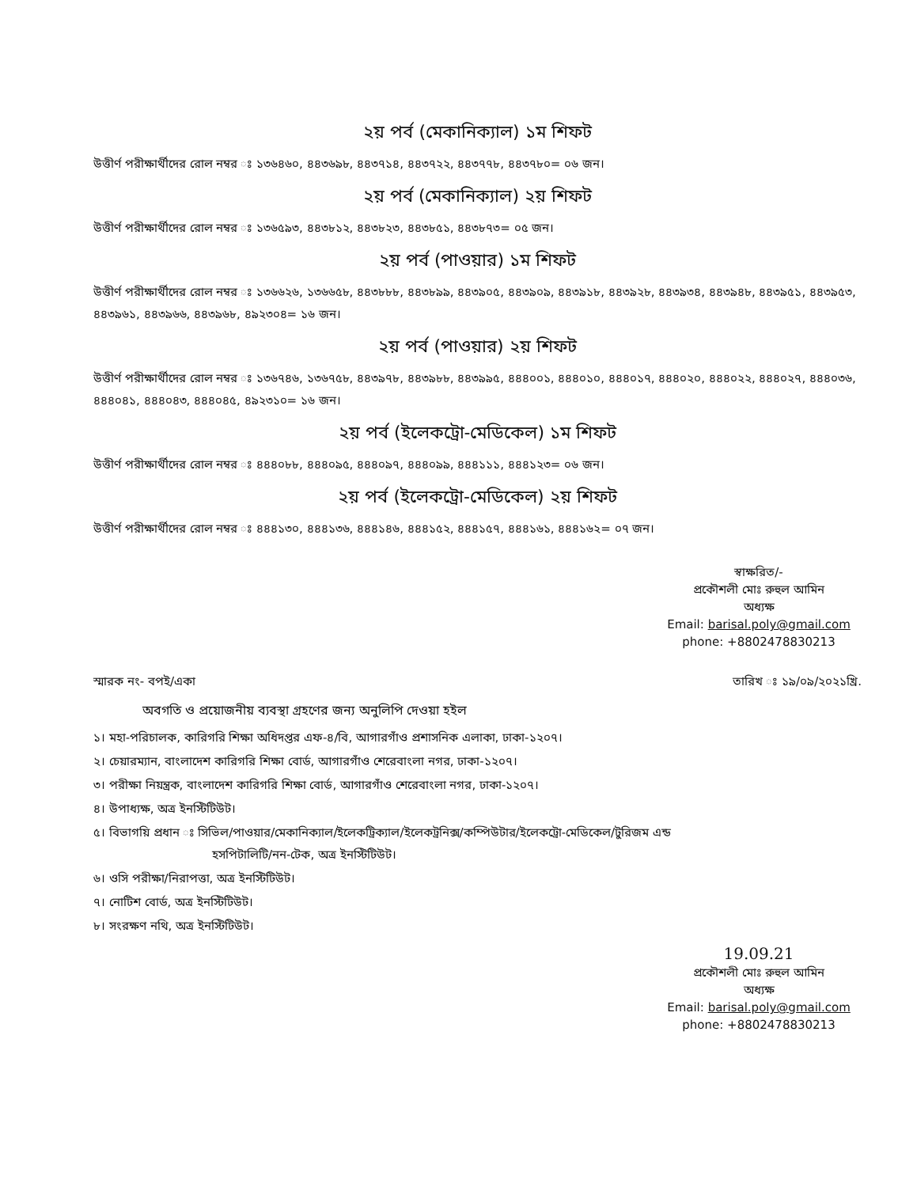২য় পর্ব (মেকানিক্যাল) ১ম শিফট
উত্তীর্ণ পরীক্ষার্থীদের রোল নম্বর ঃ ১৩৬৪৬০, ৪৪৩৬৯৮, ৪৪৩৭১৪, ৪৪৩৭২২, ৪৪৩৭৭৮, ৪৪৩৭৮০= ০৬ জন।
২য় পর্ব (মেকানিক্যাল) ২য় শিফট
উত্তীর্ণ পরীক্ষার্থীদের রোল নম্বর ঃ ১৩৬৫৯৩, ৪৪৩৮১২, ৪৪৩৮২৩, ৪৪৩৮৫১, ৪৪৩৮৭৩= ০৫ জন।
২য় পর্ব (পাওয়ার) ১ম শিফট
উত্তীর্ণ পরীক্ষার্থীদের রোল নম্বর ঃ ১৩৬৬২৬, ১৩৬৬৫৮, ৪৪৩৮৮৮, ৪৪৩৮৯৯, ৪৪৩৯০৫, ৪৪৩৯০৯, ৪৪৩৯১৮, ৪৪৩৯২৮, ৪৪৩৯৩৪, ৪৪৩৯৪৮, ৪৪৩৯৫১, ৪৪৩৯৫৩, ৪৪৩৯৬১, ৪৪৩৯৬৬, ৪৪৩৯৬৮, ৪৯২৩০৪= ১৬ জন।
২য় পর্ব (পাওয়ার) ২য় শিফট
উত্তীর্ণ পরীক্ষার্থীদের রোল নম্বর ঃ ১৩৬৭৪৬, ১৩৬৭৫৮, ৪৪৩৯৭৮, ৪৪৩৯৮৮, ৪৪৩৯৯৫, ৪৪৪০০১, ৪৪৪০১০, ৪৪৪০১৭, ৪৪৪০২০, ৪৪৪০২২, ৪৪৪০২৭, ৪৪৪০৩৬, ৪৪৪০৪১, ৪৪৪০৪৩, ৪৪৪০৪৫, ৪৯২৩১০= ১৬ জন।
২য় পর্ব (ইলেকট্রো-মেডিকেল) ১ম শিফট
উত্তীর্ণ পরীক্ষার্থীদের রোল নম্বর ঃ ৪৪৪০৮৮, ৪৪৪০৯৫, ৪৪৪০৯৭, ৪৪৪০৯৯, ৪৪৪১১১, ৪৪৪১২৩= ০৬ জন।
২য় পর্ব (ইলেকট্রো-মেডিকেল) ২য় শিফট
উত্তীর্ণ পরীক্ষার্থীদের রোল নম্বর ঃ ৪৪৪১৩০, ৪৪৪১৩৬, ৪৪৪১৪৬, ৪৪৪১৫২, ৪৪৪১৫৭, ৪৪৪১৬১, ৪৪৪১৬২= ০৭ জন।
স্বাক্ষরিত/-
প্রকৌশলী মোঃ রুহুল আমিন
অধ্যক্ষ
Email: barisal.poly@gmail.com
phone: +8802478830213
স্মারক নং- বপই/একা তারিখ ঃ ১৯/০৯/২০২১খ্রি.
অবগতি ও প্রয়োজনীয় ব্যবস্থা গ্রহণের জন্য অনুলিপি দেওয়া হইল
১। মহা-পরিচালক, কারিগরি শিক্ষা অধিদপ্তর এফ-৪/বি, আগারগাঁও প্রশাসনিক এলাকা, ঢাকা-১২০৭।
২। চেয়ারম্যান, বাংলাদেশ কারিগরি শিক্ষা বোর্ড, আগারগাঁও শেরেবাংলা নগর, ঢাকা-১২০৭।
৩। পরীক্ষা নিয়ন্ত্রক, বাংলাদেশ কারিগরি শিক্ষা বোর্ড, আগারগাঁও শেরেবাংলা নগর, ঢাকা-১২০৭।
৪। উপাধ্যক্ষ, অত্র ইনস্টিটিউট।
৫। বিভাগয়ি প্রধান ঃ সিভিল/পাওয়ার/মেকানিক্যাল/ইলেকট্রিক্যাল/ইলেকট্রনিক্স/কম্পিউটার/ইলেকট্রো-মেডিকেল/টুরিজম এন্ড
হসপিটালিটি/নন-টেক, অত্র ইনস্টিটিউট।
৬। ওসি পরীক্ষা/নিরাপত্তা, অত্র ইনস্টিটিউট।
৭। নোটিশ বোর্ড, অত্র ইনস্টিটিউট।
৮। সংরক্ষণ নথি, অত্র ইনস্টিটিউট।
19.09.21
প্রকৌশলী মোঃ রুহুল আমিন
অধ্যক্ষ
Email: barisal.poly@gmail.com
phone: +8802478830213